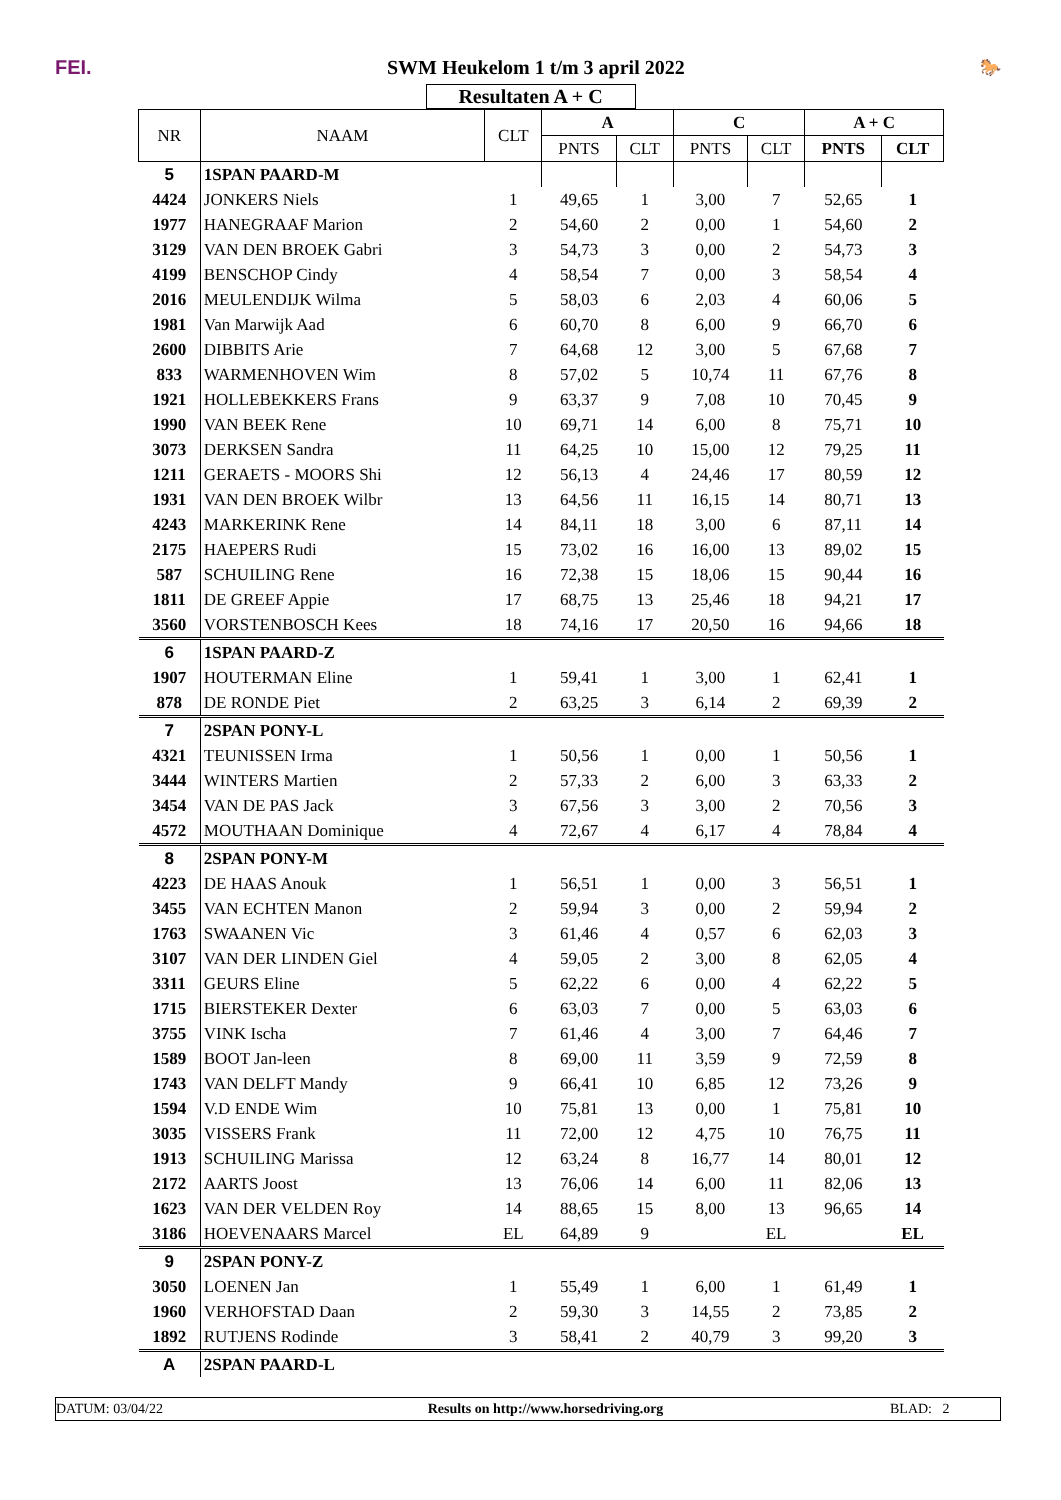FEI.
SWM Heukelom 1 t/m 3 april 2022
🐎
Resultaten A + C
| NR | NAAM | CLT | A | | C | | A + C | |
| --- | --- | --- | --- | --- | --- | --- | --- | --- |
| | | | PNTS | CLT | PNTS | CLT | PNTS | CLT |
| 5 | 1SPAN PAARD-M | | | | | | | |
| 4424 | JONKERS Niels | 1 | 49,65 | 1 | 3,00 | 7 | 52,65 | 1 |
| 1977 | HANEGRAAF Marion | 2 | 54,60 | 2 | 0,00 | 1 | 54,60 | 2 |
| 3129 | VAN DEN BROEK Gabri | 3 | 54,73 | 3 | 0,00 | 2 | 54,73 | 3 |
| 4199 | BENSCHOP Cindy | 4 | 58,54 | 7 | 0,00 | 3 | 58,54 | 4 |
| 2016 | MEULENDIJK Wilma | 5 | 58,03 | 6 | 2,03 | 4 | 60,06 | 5 |
| 1981 | Van Marwijk Aad | 6 | 60,70 | 8 | 6,00 | 9 | 66,70 | 6 |
| 2600 | DIBBITS Arie | 7 | 64,68 | 12 | 3,00 | 5 | 67,68 | 7 |
| 833 | WARMENHOVEN Wim | 8 | 57,02 | 5 | 10,74 | 11 | 67,76 | 8 |
| 1921 | HOLLEBEKKERS Frans | 9 | 63,37 | 9 | 7,08 | 10 | 70,45 | 9 |
| 1990 | VAN BEEK Rene | 10 | 69,71 | 14 | 6,00 | 8 | 75,71 | 10 |
| 3073 | DERKSEN Sandra | 11 | 64,25 | 10 | 15,00 | 12 | 79,25 | 11 |
| 1211 | GERAETS - MOORS Shi | 12 | 56,13 | 4 | 24,46 | 17 | 80,59 | 12 |
| 1931 | VAN DEN BROEK Wilbr | 13 | 64,56 | 11 | 16,15 | 14 | 80,71 | 13 |
| 4243 | MARKERINK Rene | 14 | 84,11 | 18 | 3,00 | 6 | 87,11 | 14 |
| 2175 | HAEPERS Rudi | 15 | 73,02 | 16 | 16,00 | 13 | 89,02 | 15 |
| 587 | SCHUILING Rene | 16 | 72,38 | 15 | 18,06 | 15 | 90,44 | 16 |
| 1811 | DE GREEF Appie | 17 | 68,75 | 13 | 25,46 | 18 | 94,21 | 17 |
| 3560 | VORSTENBOSCH Kees | 18 | 74,16 | 17 | 20,50 | 16 | 94,66 | 18 |
| 6 | 1SPAN PAARD-Z | | | | | | | |
| 1907 | HOUTERMAN Eline | 1 | 59,41 | 1 | 3,00 | 1 | 62,41 | 1 |
| 878 | DE RONDE Piet | 2 | 63,25 | 3 | 6,14 | 2 | 69,39 | 2 |
| 7 | 2SPAN PONY-L | | | | | | | |
| 4321 | TEUNISSEN Irma | 1 | 50,56 | 1 | 0,00 | 1 | 50,56 | 1 |
| 3444 | WINTERS Martien | 2 | 57,33 | 2 | 6,00 | 3 | 63,33 | 2 |
| 3454 | VAN DE PAS Jack | 3 | 67,56 | 3 | 3,00 | 2 | 70,56 | 3 |
| 4572 | MOUTHAAN Dominique | 4 | 72,67 | 4 | 6,17 | 4 | 78,84 | 4 |
| 8 | 2SPAN PONY-M | | | | | | | |
| 4223 | DE HAAS Anouk | 1 | 56,51 | 1 | 0,00 | 3 | 56,51 | 1 |
| 3455 | VAN ECHTEN Manon | 2 | 59,94 | 3 | 0,00 | 2 | 59,94 | 2 |
| 1763 | SWAANEN Vic | 3 | 61,46 | 4 | 0,57 | 6 | 62,03 | 3 |
| 3107 | VAN DER LINDEN Giel | 4 | 59,05 | 2 | 3,00 | 8 | 62,05 | 4 |
| 3311 | GEURS Eline | 5 | 62,22 | 6 | 0,00 | 4 | 62,22 | 5 |
| 1715 | BIERSTEKER Dexter | 6 | 63,03 | 7 | 0,00 | 5 | 63,03 | 6 |
| 3755 | VINK Ischa | 7 | 61,46 | 4 | 3,00 | 7 | 64,46 | 7 |
| 1589 | BOOT Jan-leen | 8 | 69,00 | 11 | 3,59 | 9 | 72,59 | 8 |
| 1743 | VAN DELFT Mandy | 9 | 66,41 | 10 | 6,85 | 12 | 73,26 | 9 |
| 1594 | V.D ENDE Wim | 10 | 75,81 | 13 | 0,00 | 1 | 75,81 | 10 |
| 3035 | VISSERS Frank | 11 | 72,00 | 12 | 4,75 | 10 | 76,75 | 11 |
| 1913 | SCHUILING Marissa | 12 | 63,24 | 8 | 16,77 | 14 | 80,01 | 12 |
| 2172 | AARTS Joost | 13 | 76,06 | 14 | 6,00 | 11 | 82,06 | 13 |
| 1623 | VAN DER VELDEN Roy | 14 | 88,65 | 15 | 8,00 | 13 | 96,65 | 14 |
| 3186 | HOEVENAARS Marcel | EL | 64,89 | 9 | | EL | | EL |
| 9 | 2SPAN PONY-Z | | | | | | | |
| 3050 | LOENEN Jan | 1 | 55,49 | 1 | 6,00 | 1 | 61,49 | 1 |
| 1960 | VERHOFSTAD Daan | 2 | 59,30 | 3 | 14,55 | 2 | 73,85 | 2 |
| 1892 | RUTJENS Rodinde | 3 | 58,41 | 2 | 40,79 | 3 | 99,20 | 3 |
| A | 2SPAN PAARD-L | | | | | | | |
DATUM: 03/04/22 Results on http://www.horsedriving.org BLAD: 2